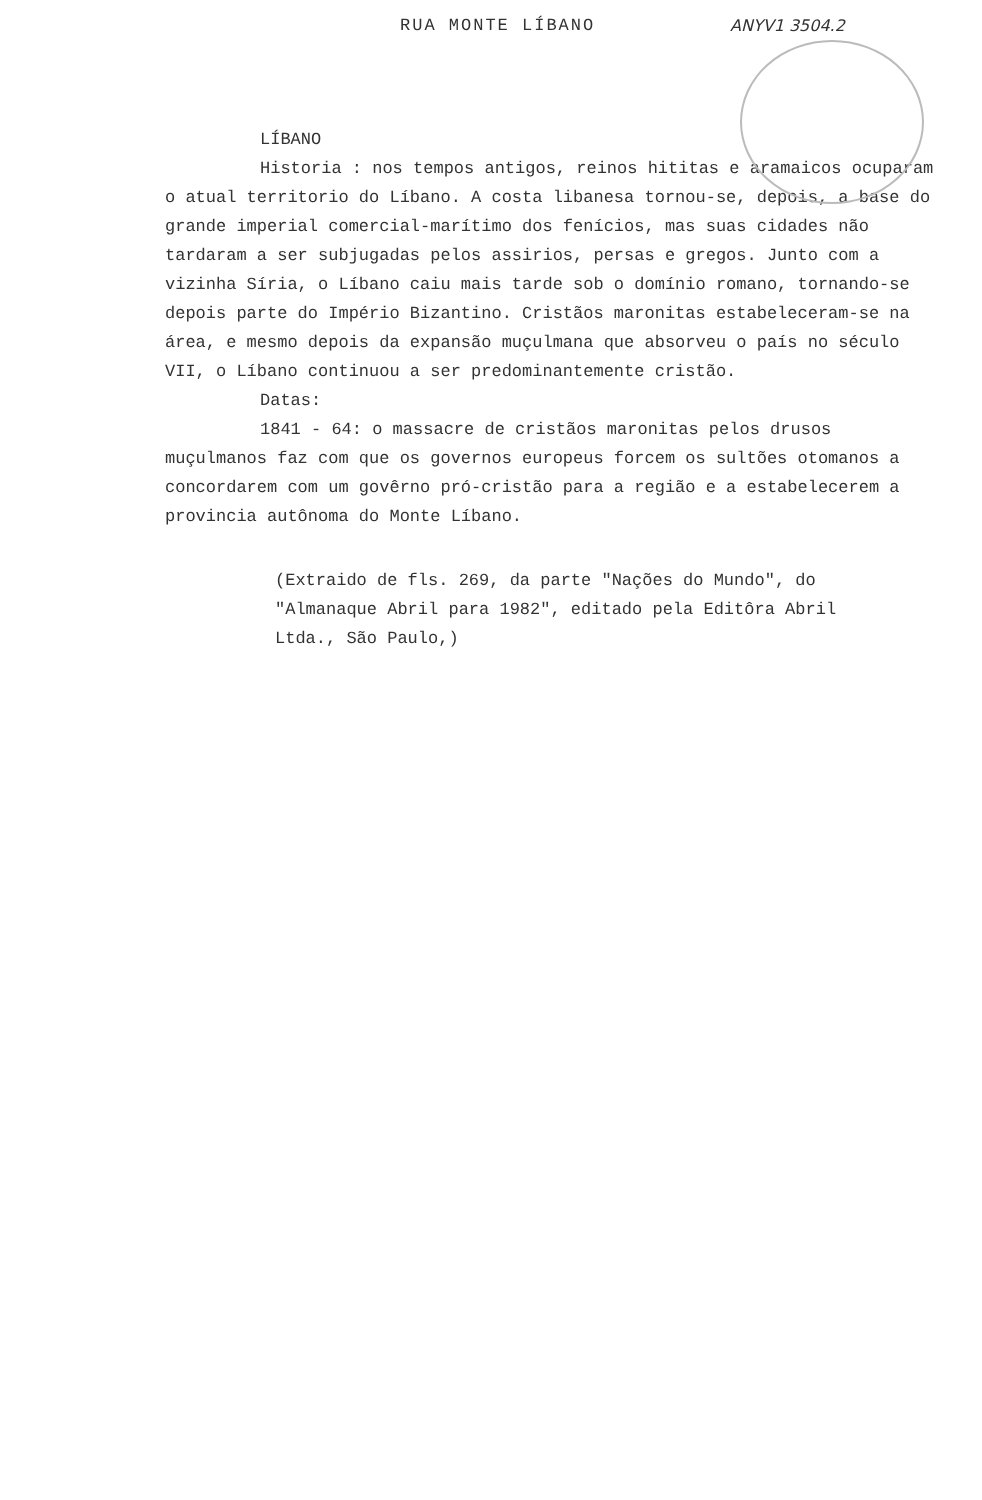RUA MONTE LÍBANO ANYV1 3504.2
LÍBANO
Historia : nos tempos antigos, reinos hititas e aramaicos ocuparam o atual territorio do Líbano. A costa libanesa tornou-se, depois, a base do grande imperial comercial-marítimo dos fenícios, mas suas cidades não tardaram a ser subjugadas pelos assirios, persas e gregos. Junto com a vizinha Síria, o Líbano caiu mais tarde sob o domínio romano, tornando-se depois parte do Império Bizantino. Cristãos maronitas estabeleceram-se na área, e mesmo depois da expansão muçulmana que absorveu o país no século VII, o Líbano continuou a ser predominantemente cristão.
Datas:
1841 - 64: o massacre de cristãos maronitas pelos drusos muçulmanos faz com que os governos europeus forcem os sultões otomanos a concordarem com um govêrno pró-cristão para a região e a estabelecerem a provincia autônoma do Monte Líbano.
(Extraido de fls. 269, da parte "Nações do Mundo", do "Almanaque Abril para 1982", editado pela Editôra Abril Ltda., São Paulo,)